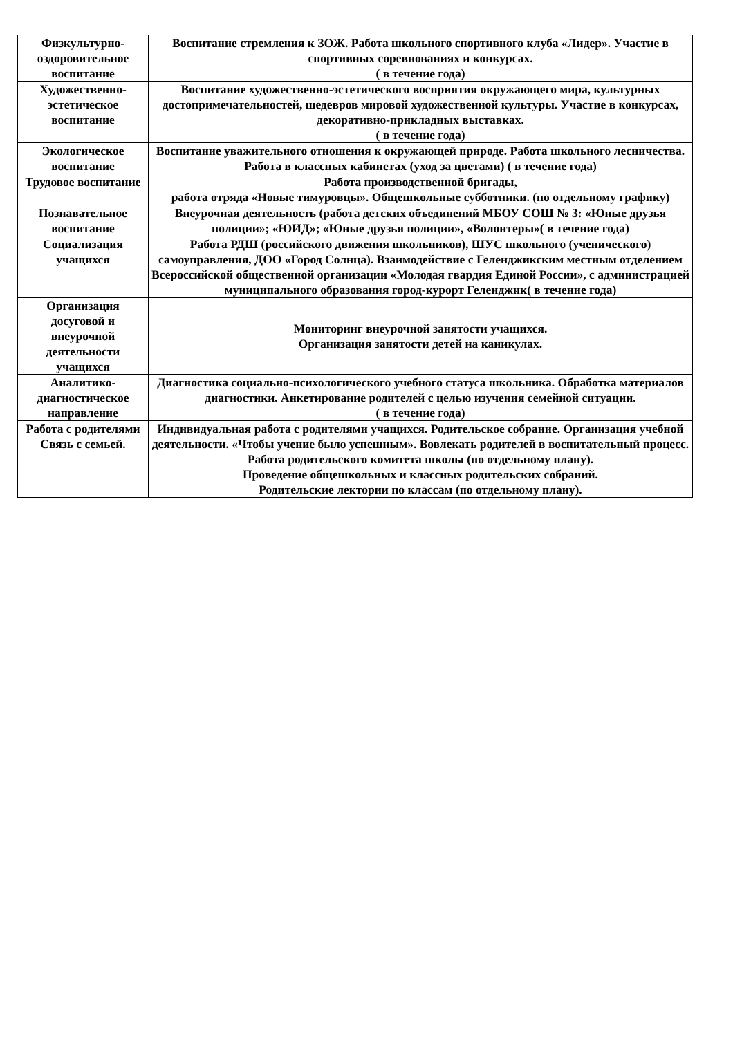| Физкультурно-оздоровительное воспитание | Воспитание стремления к ЗОЖ. Работа школьного спортивного клуба «Лидер». Участие в спортивных соревнованиях и конкурсах. ( в течение года) |
| Художественно-эстетическое воспитание | Воспитание художественно-эстетического восприятия окружающего мира, культурных достопримечательностей, шедевров мировой художественной культуры. Участие в конкурсах, декоративно-прикладных выставках. ( в течение года) |
| Экологическое воспитание | Воспитание уважительного отношения к окружающей природе. Работа школьного лесничества. Работа в классных кабинетах (уход за цветами) ( в течение года) |
| Трудовое воспитание | Работа производственной бригады, работа отряда «Новые тимуровцы». Общешкольные субботники. (по отдельному графику) |
| Познавательное воспитание | Внеурочная деятельность (работа детских объединений МБОУ СОШ № 3: «Юные друзья полиции»; «ЮИД»; «Юные друзья полиции», «Волонтеры»( в течение года) |
| Социализация учащихся | Работа РДШ (российского движения школьников), ШУС школьного (ученического) самоуправления, ДОО «Город Солнца). Взаимодействие с Геленджикским местным отделением Всероссийской общественной организации «Молодая гвардия Единой России», с администрацией муниципального образования город-курорт Геленджик( в течение года) |
| Организация досуговой и внеурочной деятельности учащихся | Мониторинг внеурочной занятости учащихся. Организация занятости детей на каникулах. |
| Аналитико-диагностическое направление | Диагностика социально-психологического учебного статуса школьника. Обработка материалов диагностики. Анкетирование родителей с целью изучения семейной ситуации. ( в течение года) |
| Работа с родителями Связь с семьей. | Индивидуальная работа с родителями учащихся. Родительское собрание. Организация учебной деятельности. «Чтобы учение было успешным». Вовлекать родителей в воспитательный процесс. Работа родительского комитета школы (по отдельному плану). Проведение общешкольных и классных родительских собраний. Родительские лектории по классам (по отдельному плану). |